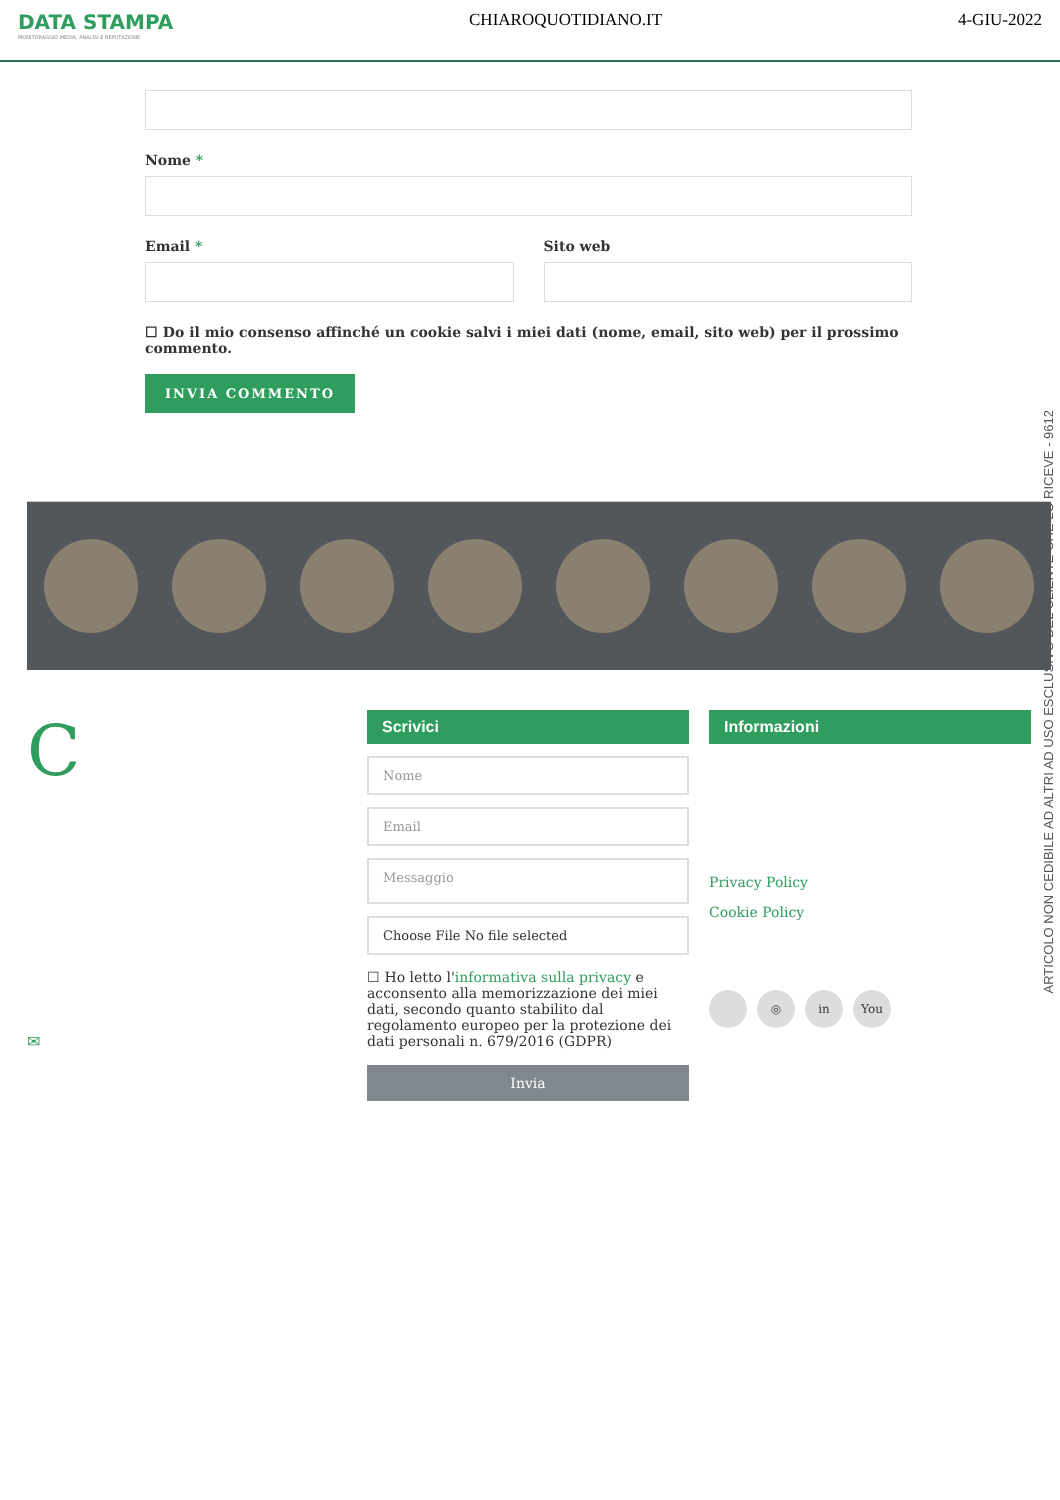DATA STAMPA
MONITORAGGIO MEDIA, ANALISI E REPUTAZIONE
CHIAROQUOTIDIANO.IT 4-GIU-2022
Nome *
Email * Sito web
☐ Do il mio consenso affinché un cookie salvi i miei dati (nome, email, sito web) per il prossimo commento.
INVIA COMMENTO
C
✉
Scrivici
Nome
Email
Messaggio
Choose File No file selected
☐ Ho letto l'informativa sulla privacy e acconsento alla memorizzazione dei miei dati, secondo quanto stabilito dal regolamento europeo per la protezione dei dati personali n. 679/2016 (GDPR)
Invia
Informazioni
Privacy Policy
Cookie Policy
◎ in You
ARTICOLO NON CEDIBILE AD ALTRI AD USO ESCLUSIVO DEL CLIENTE CHE LO RICEVE - 9612